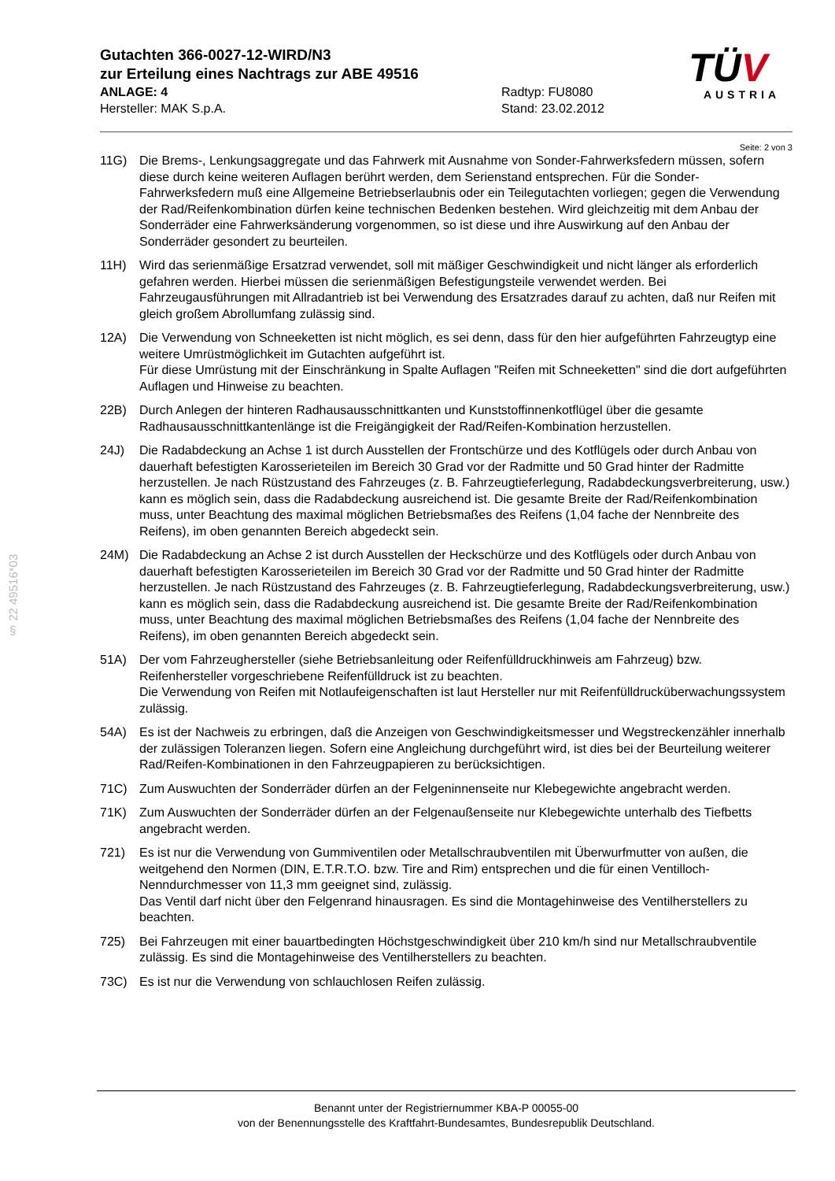Gutachten 366-0027-12-WIRD/N3
zur Erteilung eines Nachtrags zur ABE 49516
ANLAGE: 4 Radtyp: FU8080
Hersteller: MAK S.p.A. Stand: 23.02.2012
TÜV
AUSTRIA
§ 22 49516*03
Seite: 2 von 3
11G) Die Brems-, Lenkungsaggregate und das Fahrwerk mit Ausnahme von Sonder-Fahrwerksfedern müssen, sofern diese durch keine weiteren Auflagen berührt werden, dem Serienstand entsprechen. Für die Sonder-Fahrwerksfedern muß eine Allgemeine Betriebserlaubnis oder ein Teilegutachten vorliegen; gegen die Verwendung der Rad/Reifenkombination dürfen keine technischen Bedenken bestehen. Wird gleichzeitig mit dem Anbau der Sonderräder eine Fahrwerksänderung vorgenommen, so ist diese und ihre Auswirkung auf den Anbau der Sonderräder gesondert zu beurteilen.
11H) Wird das serienmäßige Ersatzrad verwendet, soll mit mäßiger Geschwindigkeit und nicht länger als erforderlich gefahren werden. Hierbei müssen die serienmäßigen Befestigungsteile verwendet werden. Bei Fahrzeugausführungen mit Allradantrieb ist bei Verwendung des Ersatzrades darauf zu achten, daß nur Reifen mit gleich großem Abrollumfang zulässig sind.
12A) Die Verwendung von Schneeketten ist nicht möglich, es sei denn, dass für den hier aufgeführten Fahrzeugtyp eine weitere Umrüstmöglichkeit im Gutachten aufgeführt ist.
Für diese Umrüstung mit der Einschränkung in Spalte Auflagen "Reifen mit Schneeketten" sind die dort aufgeführten Auflagen und Hinweise zu beachten.
22B) Durch Anlegen der hinteren Radhausausschnittkanten und Kunststoffinnenkotflügel über die gesamte Radhausausschnittkantenlänge ist die Freigängigkeit der Rad/Reifen-Kombination herzustellen.
24J) Die Radabdeckung an Achse 1 ist durch Ausstellen der Frontschürze und des Kotflügels oder durch Anbau von dauerhaft befestigten Karosserieteilen im Bereich 30 Grad vor der Radmitte und 50 Grad hinter der Radmitte herzustellen. Je nach Rüstzustand des Fahrzeuges (z. B. Fahrzeugtieferlegung, Radabdeckungsverbreiterung, usw.) kann es möglich sein, dass die Radabdeckung ausreichend ist. Die gesamte Breite der Rad/Reifenkombination muss, unter Beachtung des maximal möglichen Betriebsmaßes des Reifens (1,04 fache der Nennbreite des Reifens), im oben genannten Bereich abgedeckt sein.
24M) Die Radabdeckung an Achse 2 ist durch Ausstellen der Heckschürze und des Kotflügels oder durch Anbau von dauerhaft befestigten Karosserieteilen im Bereich 30 Grad vor der Radmitte und 50 Grad hinter der Radmitte herzustellen. Je nach Rüstzustand des Fahrzeuges (z. B. Fahrzeugtieferlegung, Radabdeckungsverbreiterung, usw.) kann es möglich sein, dass die Radabdeckung ausreichend ist. Die gesamte Breite der Rad/Reifenkombination muss, unter Beachtung des maximal möglichen Betriebsmaßes des Reifens (1,04 fache der Nennbreite des Reifens), im oben genannten Bereich abgedeckt sein.
51A) Der vom Fahrzeughersteller (siehe Betriebsanleitung oder Reifenfülldruckhinweis am Fahrzeug) bzw. Reifenhersteller vorgeschriebene Reifenfülldruck ist zu beachten.
Die Verwendung von Reifen mit Notlaufeigenschaften ist laut Hersteller nur mit Reifenfülldrucküberwachungssystem zulässig.
54A) Es ist der Nachweis zu erbringen, daß die Anzeigen von Geschwindigkeitsmesser und Wegstreckenzähler innerhalb der zulässigen Toleranzen liegen. Sofern eine Angleichung durchgeführt wird, ist dies bei der Beurteilung weiterer Rad/Reifen-Kombinationen in den Fahrzeugpapieren zu berücksichtigen.
71C) Zum Auswuchten der Sonderräder dürfen an der Felgeninnenseite nur Klebegewichte angebracht werden.
71K) Zum Auswuchten der Sonderräder dürfen an der Felgenaußenseite nur Klebegewichte unterhalb des Tiefbetts angebracht werden.
721) Es ist nur die Verwendung von Gummiventilen oder Metallschraubventilen mit Überwurfmutter von außen, die weitgehend den Normen (DIN, E.T.R.T.O. bzw. Tire and Rim) entsprechen und die für einen Ventilloch-Nenndurchmesser von 11,3 mm geeignet sind, zulässig.
Das Ventil darf nicht über den Felgenrand hinausragen. Es sind die Montagehinweise des Ventilherstellers zu beachten.
725) Bei Fahrzeugen mit einer bauartbedingten Höchstgeschwindigkeit über 210 km/h sind nur Metallschraubventile zulässig. Es sind die Montagehinweise des Ventilherstellers zu beachten.
73C) Es ist nur die Verwendung von schlauchlosen Reifen zulässig.
Benannt unter der Registriernummer KBA-P 00055-00
von der Benennungsstelle des Kraftfahrt-Bundesamtes, Bundesrepublik Deutschland.